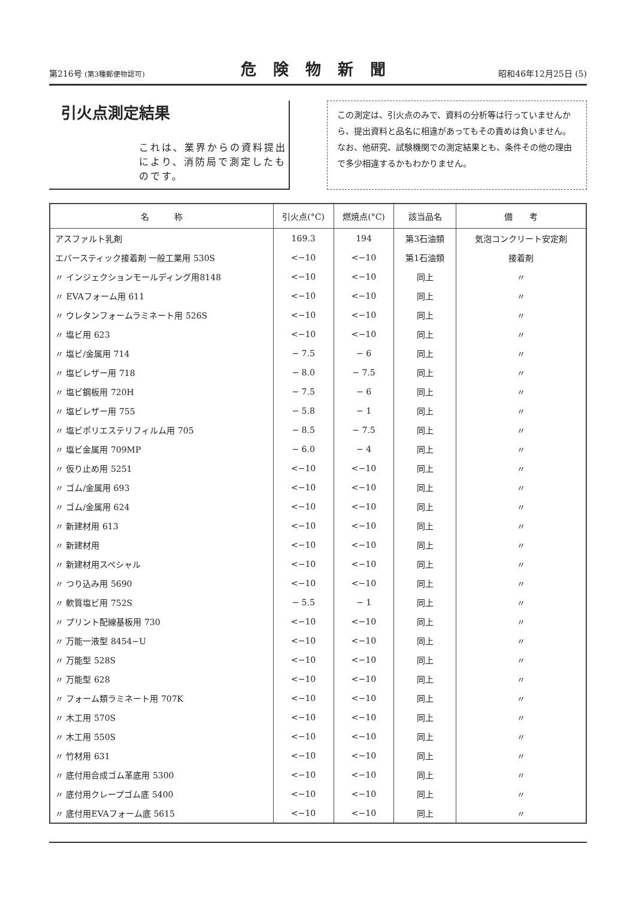第216号 (第3種郵便物認可) 危険物新聞 昭和46年12月25日 (5)
引火点測定結果
これは、業界からの資料提出により、消防局で測定したものです。
この測定は、引火点のみで、資料の分析等は行っていませんから、提出資料と品名に相違があってもその責めは負いません。なお、他研究、試験機関での測定結果とも、条件その他の理由で多少相違するかもわかりません。
| 名 称 | 引火点(°C) | 燃焼点(°C) | 該当品名 | 備 考 |
| --- | --- | --- | --- | --- |
| アスファルト乳剤 | 169.3 | 194 | 第3石油類 | 気泡コンクリート安定剤 |
| エバースティック接着剤 一般工業用 530S | <−10 | <−10 | 第1石油類 | 接着剤 |
| 〃 インジェクションモールディング用8148 | <−10 | <−10 | 同上 | 〃 |
| 〃 EVAフォーム用 611 | <−10 | <−10 | 同上 | 〃 |
| 〃 ウレタンフォームラミネート用 526S | <−10 | <−10 | 同上 | 〃 |
| 〃 塩ビ用 623 | <−10 | <−10 | 同上 | 〃 |
| 〃 塩ビ/金属用 714 | − 7.5 | − 6 | 同上 | 〃 |
| 〃 塩ビレザー用 718 | − 8.0 | − 7.5 | 同上 | 〃 |
| 〃 塩ビ鋼板用 720H | − 7.5 | − 6 | 同上 | 〃 |
| 〃 塩ビレザー用 755 | − 5.8 | − 1 | 同上 | 〃 |
| 〃 塩ビポリエステリフィルム用 705 | − 8.5 | − 7.5 | 同上 | 〃 |
| 〃 塩ビ金属用 709MP | − 6.0 | − 4 | 同上 | 〃 |
| 〃 仮り止め用 5251 | <−10 | <−10 | 同上 | 〃 |
| 〃 ゴム/金属用 693 | <−10 | <−10 | 同上 | 〃 |
| 〃 ゴム/金属用 624 | <−10 | <−10 | 同上 | 〃 |
| 〃 新建材用 613 | <−10 | <−10 | 同上 | 〃 |
| 〃 新建材用 | <−10 | <−10 | 同上 | 〃 |
| 〃 新建材用スペシャル | <−10 | <−10 | 同上 | 〃 |
| 〃 つり込み用 5690 | <−10 | <−10 | 同上 | 〃 |
| 〃 軟質塩ビ用 752S | − 5.5 | − 1 | 同上 | 〃 |
| 〃 プリント配線基板用 730 | <−10 | <−10 | 同上 | 〃 |
| 〃 万能一液型 8454−U | <−10 | <−10 | 同上 | 〃 |
| 〃 万能型 528S | <−10 | <−10 | 同上 | 〃 |
| 〃 万能型 628 | <−10 | <−10 | 同上 | 〃 |
| 〃 フォーム類ラミネート用 707K | <−10 | <−10 | 同上 | 〃 |
| 〃 木工用 570S | <−10 | <−10 | 同上 | 〃 |
| 〃 木工用 550S | <−10 | <−10 | 同上 | 〃 |
| 〃 竹材用 631 | <−10 | <−10 | 同上 | 〃 |
| 〃 底付用合成ゴム革底用 5300 | <−10 | <−10 | 同上 | 〃 |
| 〃 底付用クレープゴム底 5400 | <−10 | <−10 | 同上 | 〃 |
| 〃 底付用EVAフォーム底 5615 | <−10 | <−10 | 同上 | 〃 |